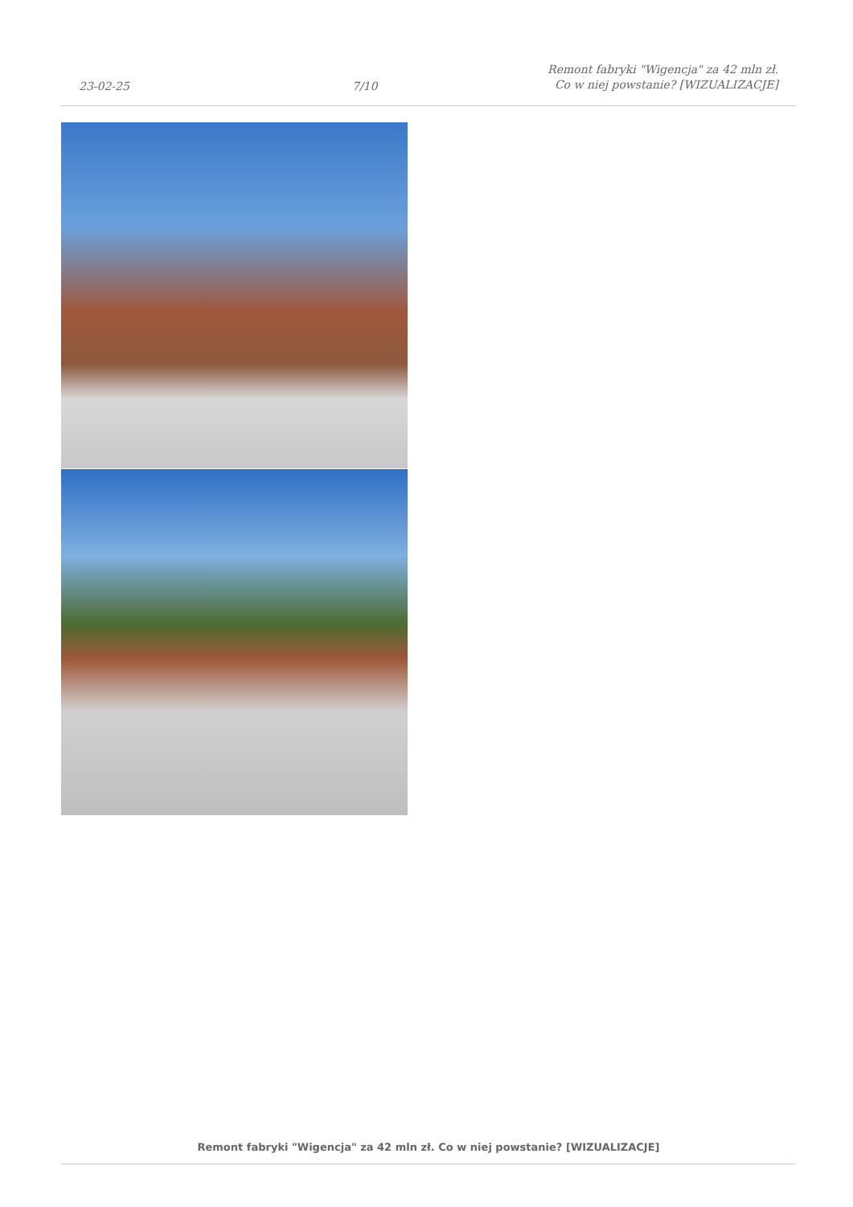23-02-25
7/10
Remont fabryki "Wigencja" za 42 mln zł. Co w niej powstanie? [WIZUALIZACJE]
Remont fabryki "Wigencja" za 42 mln zł. Co w niej powstanie? [WIZUALIZACJE]